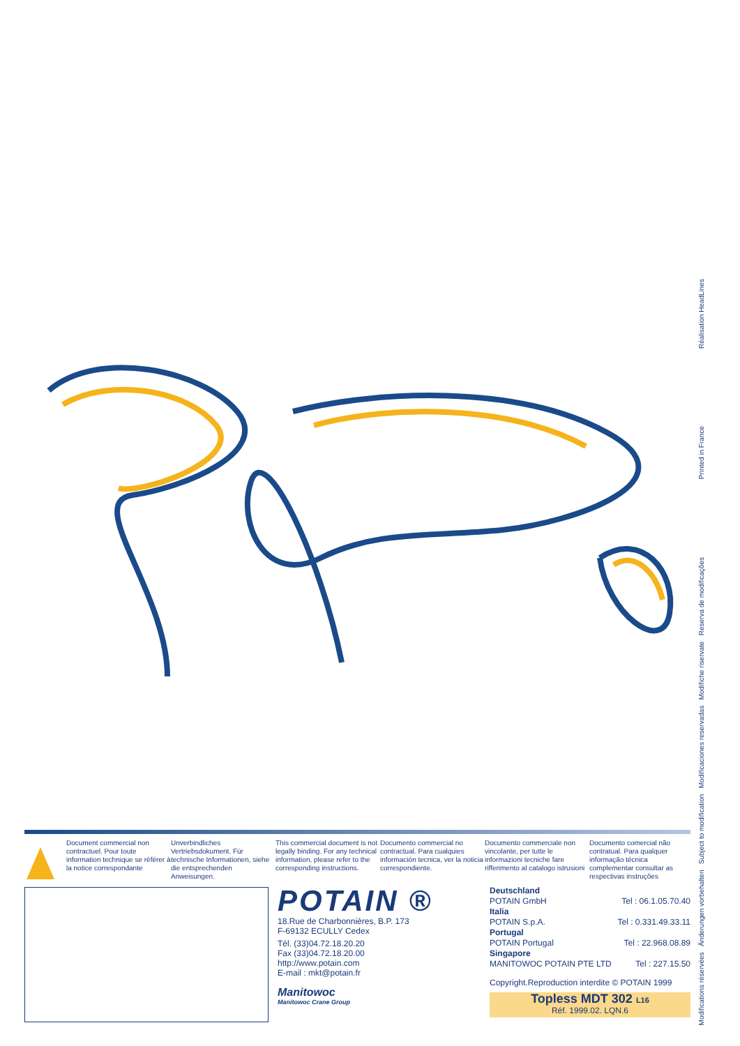Réalisation HeadLines
Printed in France
Modifications réservées Änderungen vorbehalten Subject to modification Modificaciones reservadas Modifiche riservate Reserva de modificações
Document commercial non contractuel. Pour toute information technique se référer à la notice correspondante
Unverbindliches Vertriebsdokument. Für technische Informationen, siehe die entsprechenden Anweisungen.
This commercial document is not legally binding. For any technical information, please refer to the corresponding instructions.
Documento commercial no contractual. Para cualquies información tecnica, ver la noticia correspondiente.
Documento commerciale non vincolante, per tutte le informazioni tecniche fare rifferimento al catalogo istrusioni
Documento comercial não contratual. Para qualquer informação técnica complementar consultar as respectivas instruções
POTAIN ®
18.Rue de Charbonnières, B.P. 173
F-69132 ECULLY Cedex
Tél. (33)04.72.18.20.20
Fax (33)04.72.18.20.00
http://www.potain.com
E-mail : mkt@potain.fr
Manitowoc
Manitowoc Crane Group
Deutschland
POTAIN GmbH Tel : 06.1.05.70.40
Italia
POTAIN S.p.A. Tel : 0.331.49.33.11
Portugal
POTAIN Portugal Tel : 22.968.08.89
Singapore
MANITOWOC POTAIN PTE LTD Tel : 227.15.50
Copyright.Reproduction interdite © POTAIN 1999
Topless MDT 302 L16
Réf. 1999.02. LQN.6